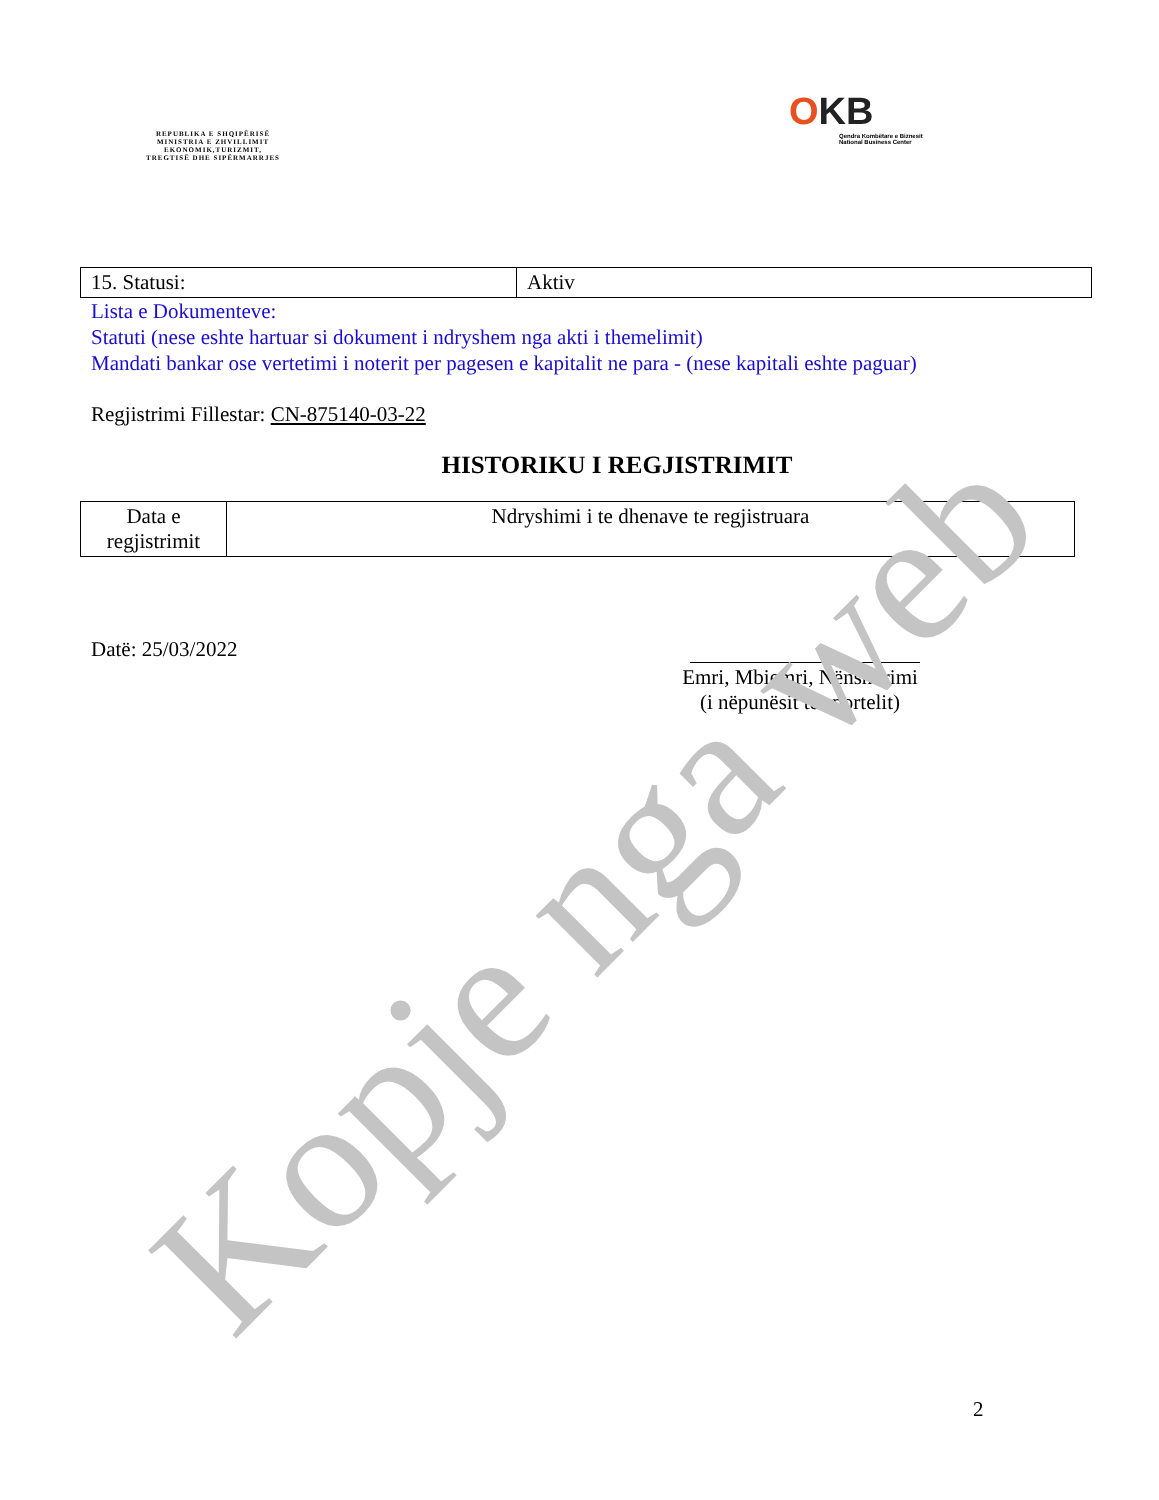REPUBLIKA E SHQIPËRISË
MINISTRIA E ZHVILLIMIT
EKONOMIK,TURIZMIT,
TREGTISË DHE SIPËRMARRJES
OKB
Qendra Kombëtare e Biznesit
National Business Center
| 15. Statusi: | Aktiv |
Lista e Dokumenteve:
Statuti (nese eshte hartuar si dokument i ndryshem nga akti i themelimit)
Mandati bankar ose vertetimi i noterit per pagesen e kapitalit ne para - (nese kapitali eshte paguar)
Regjistrimi Fillestar: CN-875140-03-22
HISTORIKU I REGJISTRIMIT
| Data e regjistrimit | Ndryshimi i te dhenave te regjistruara |
| --- | --- |
Datë: 25/03/2022
Emri, Mbiemri, Nënshkrimi
(i nëpunësit të sportelit)
2
Kopje nga web